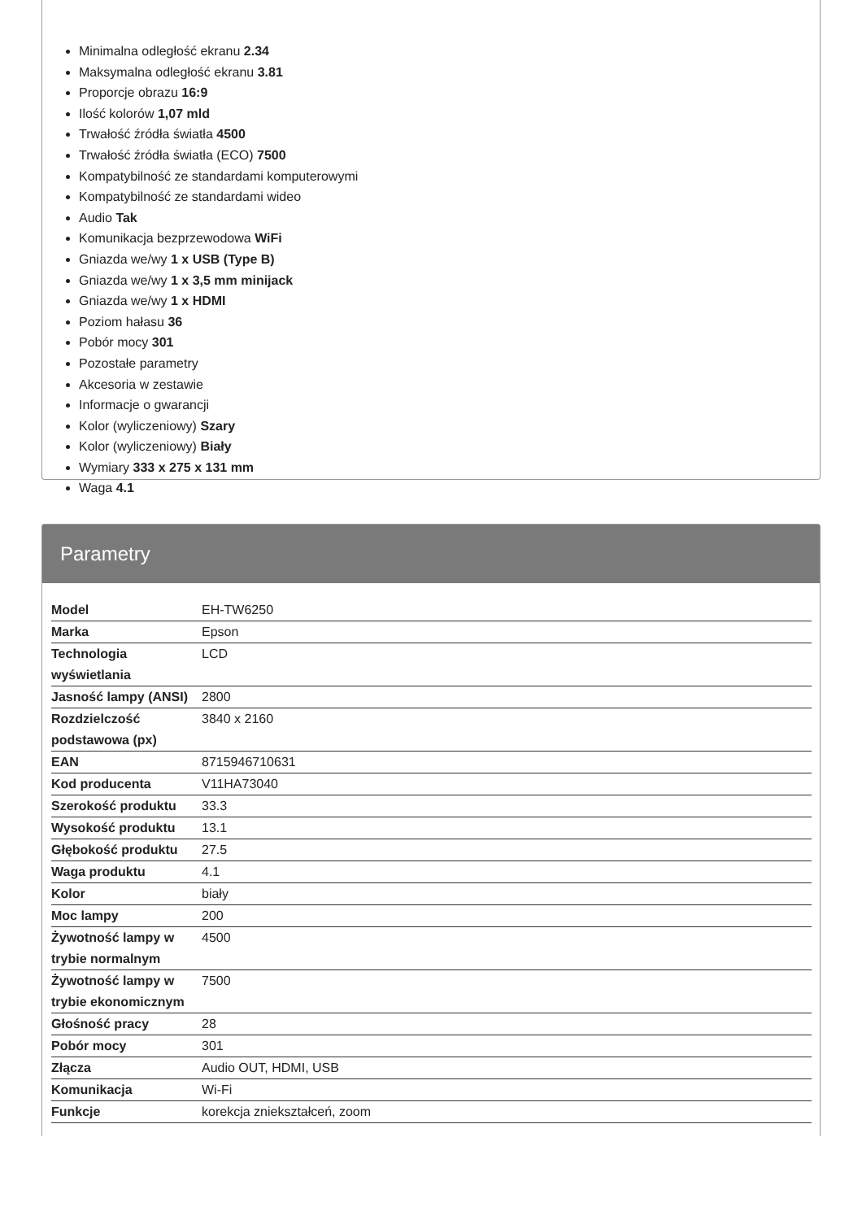Minimalna odległość ekranu 2.34
Maksymalna odległość ekranu 3.81
Proporcje obrazu 16:9
Ilość kolorów 1,07 mld
Trwałość źródła światła 4500
Trwałość źródła światła (ECO) 7500
Kompatybilność ze standardami komputerowymi
Kompatybilność ze standardami wideo
Audio Tak
Komunikacja bezprzewodowa WiFi
Gniazda we/wy 1 x USB (Type B)
Gniazda we/wy 1 x 3,5 mm minijack
Gniazda we/wy 1 x HDMI
Poziom hałasu 36
Pobór mocy 301
Pozostałe parametry
Akcesoria w zestawie
Informacje o gwarancji
Kolor (wyliczeniowy) Szary
Kolor (wyliczeniowy) Biały
Wymiary 333 x 275 x 131 mm
Waga 4.1
Parametry
| Model | EH-TW6250 |
| Marka | Epson |
| Technologia wyświetlania | LCD |
| Jasność lampy (ANSI) | 2800 |
| Rozdzielczość podstawowa (px) | 3840 x 2160 |
| EAN | 8715946710631 |
| Kod producenta | V11HA73040 |
| Szerokość produktu | 33.3 |
| Wysokość produktu | 13.1 |
| Głębokość produktu | 27.5 |
| Waga produktu | 4.1 |
| Kolor | biały |
| Moc lampy | 200 |
| Żywotność lampy w trybie normalnym | 4500 |
| Żywotność lampy w trybie ekonomicznym | 7500 |
| Głośność pracy | 28 |
| Pobór mocy | 301 |
| Złącza | Audio OUT, HDMI, USB |
| Komunikacja | Wi-Fi |
| Funkcje | korekcja zniekształceń, zoom |